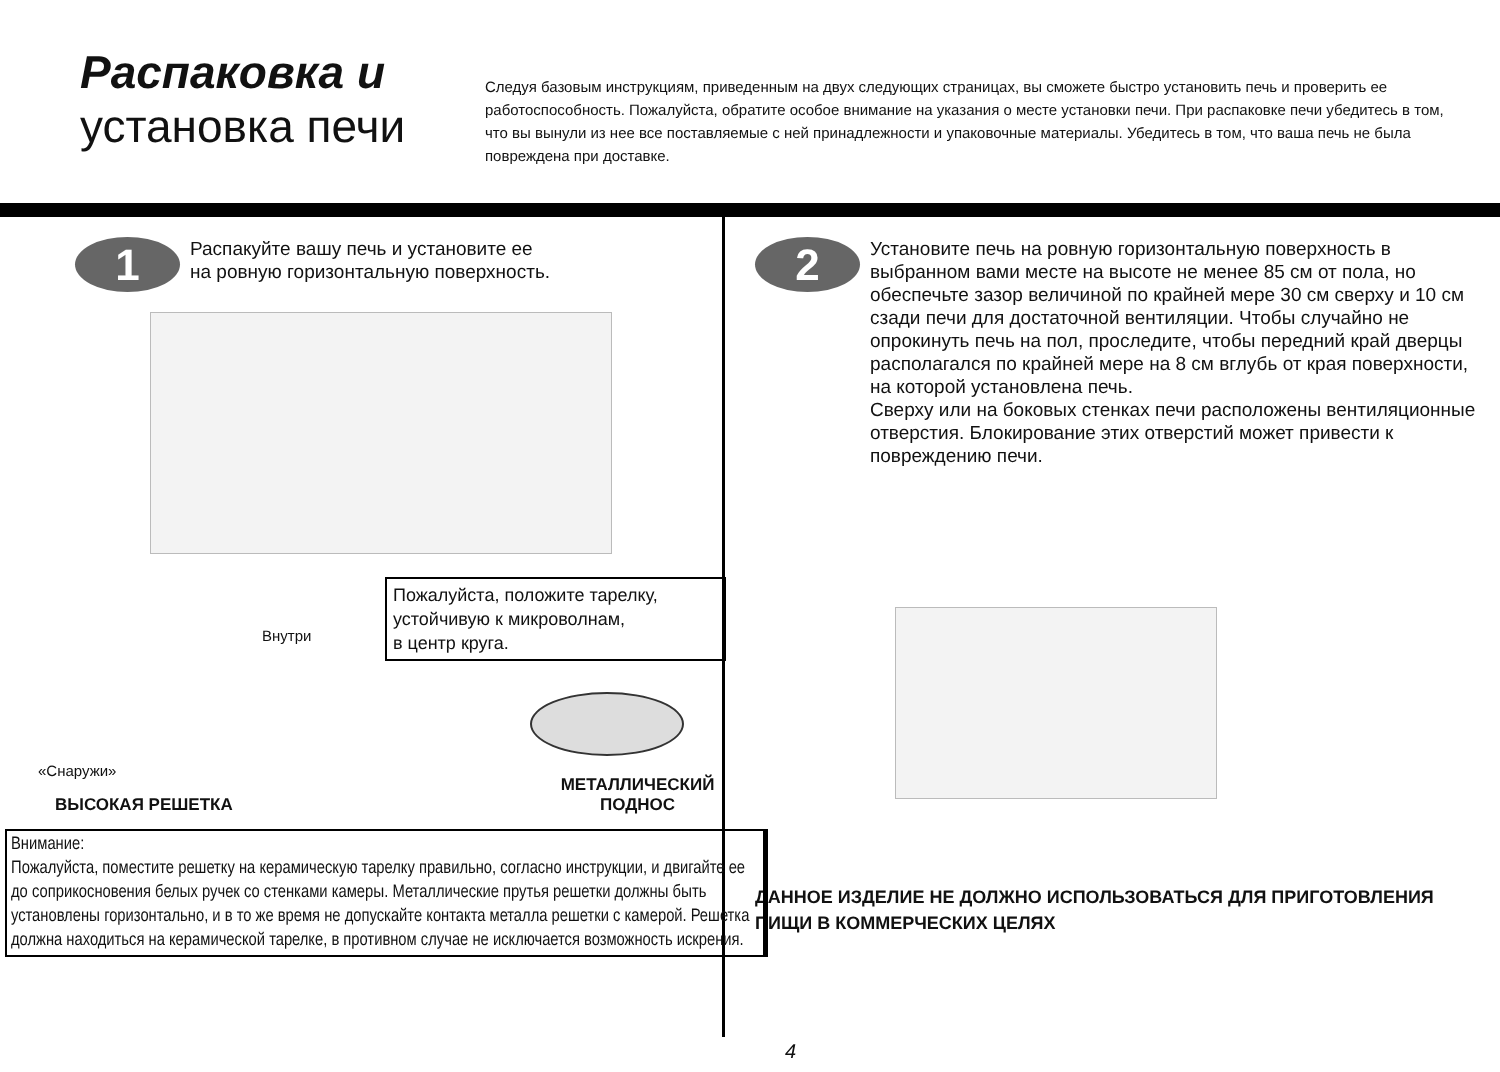Распаковка и
установка печи
Следуя базовым инструкциям, приведенным на двух следующих страницах, вы сможете быстро установить печь и проверить ее работоспособность. Пожалуйста, обратите особое внимание на указания о месте установки печи. При распаковке печи убедитесь в том, что вы вынули из нее все поставляемые с ней принадлежности и упаковочные материалы. Убедитесь в том, что ваша печь не была повреждена при доставке.
1
Распакуйте вашу печь и установите ее
на ровную горизонтальную поверхность.
Пожалуйста, положите тарелку, устойчивую к микроволнам,
в центр круга.
Внутри
«Снаружи»
ВЫСОКАЯ РЕШЕТКА
МЕТАЛЛИЧЕСКИЙ
ПОДНОС
Внимание:
Пожалуйста, поместите решетку на керамическую тарелку правильно, согласно инструкции, и двигайте ее до соприкосновения белых ручек со стенками камеры. Металлические прутья решетки должны быть установлены горизонтально, и в то же время не допускайте контакта металла решетки с камерой. Решетка должна находиться на керамической тарелке, в противном случае не исключается возможность искрения.
2
Установите печь на ровную горизонтальную поверхность в выбранном вами месте на высоте не менее 85 см от пола, но обеспечьте зазор величиной по крайней мере 30 см сверху и 10 см сзади печи для достаточной вентиляции. Чтобы случайно не опрокинуть печь на пол, проследите, чтобы передний край дверцы располагался по крайней мере на 8 см вглубь от края поверхности, на которой установлена печь.
Сверху или на боковых стенках печи расположены вентиляционные отверстия. Блокирование этих отверстий может привести к повреждению печи.
ДАННОЕ ИЗДЕЛИЕ НЕ ДОЛЖНО ИСПОЛЬЗОВАТЬСЯ ДЛЯ ПРИГОТОВЛЕНИЯ ПИЩИ В КОММЕРЧЕСКИХ ЦЕЛЯХ
4